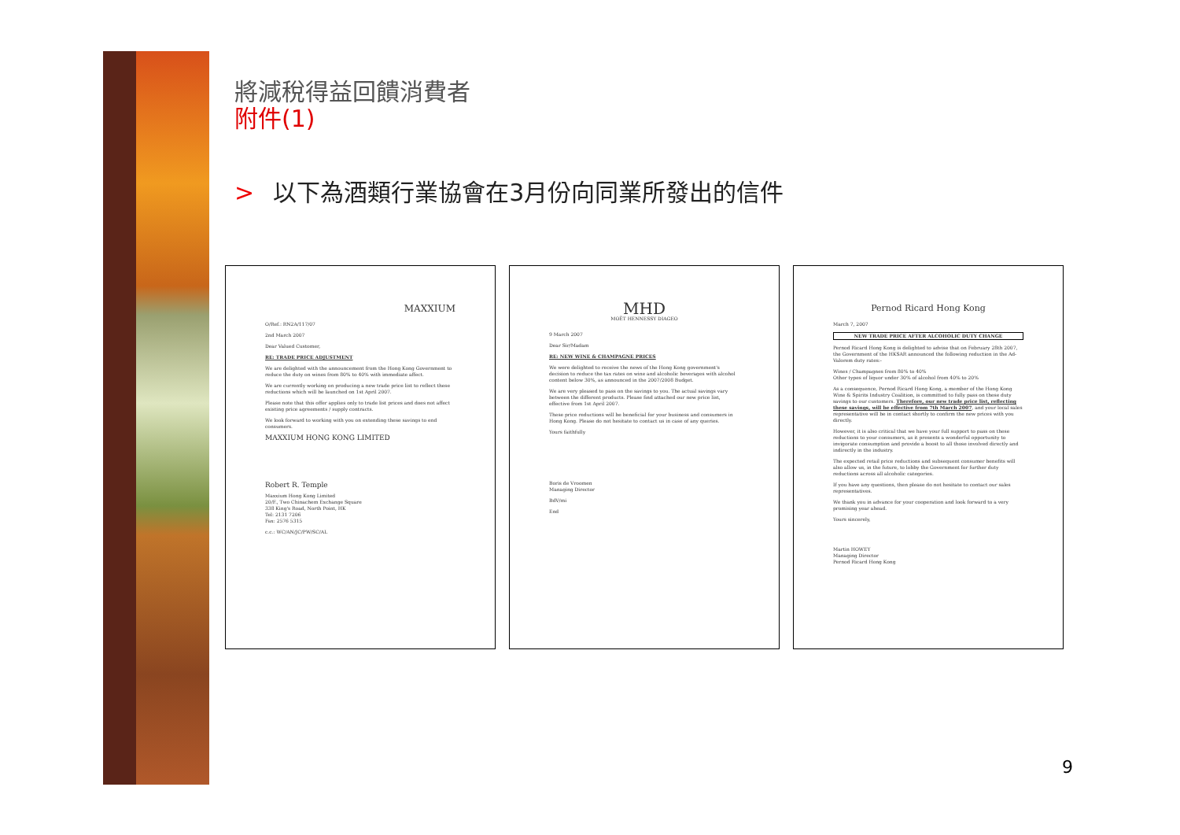將減稅得益回饋消費者
附件(1)
> 以下為酒類行業協會在3月份向同業所發出的信件
MAXXIUM
O/Ref.: RN2A/117/07
2nd March 2007
Dear Valued Customer,
RE: TRADE PRICE ADJUSTMENT
We are delighted with the announcement from the Hong Kong Government to reduce the duty on wines from 80% to 40% with immediate affect.
We are currently working on producing a new trade price list to reflect these reductions which will be launched on 1st April 2007.
Please note that this offer applies only to trade list prices and does not affect existing price agreements / supply contracts.
We look forward to working with you on extending these savings to end consumers.
MAXXIUM HONG KONG LIMITED
Robert R. Temple
Maxxium Hong Kong Limited
20/F., Two Chinachem Exchange Square
338 King's Road, North Point, HK
Tel: 2131 7206
Fax: 2576 5315
c.c.: WC/AN/JC/PW/SC/AL
MHD
MOËT HENNESSY DIAGEO
9 March 2007
Dear Sir/Madam
RE: NEW WINE & CHAMPAGNE PRICES
We were delighted to receive the news of the Hong Kong government's decision to reduce the tax rates on wine and alcoholic beverages with alcohol content below 30%, as announced in the 2007/2008 Budget.
We are very pleased to pass on the savings to you. The actual savings vary between the different products. Please find attached our new price list, effective from 1st April 2007.
These price reductions will be beneficial for your business and consumers in Hong Kong. Please do not hesitate to contact us in case of any queries.
Yours faithfully
Boris de Vroomen
Managing Director
BdV/mi
End
Pernod Ricard Hong Kong
March 7, 2007
NEW TRADE PRICE AFTER ALCOHOLIC DUTY CHANGE
Pernod Ricard Hong Kong is delighted to advise that on February 28th 2007, the Government of the HKSAR announced the following reduction in the Ad-Valorem duty rates:-
Wines / Champagnes from 80% to 40%
Other types of liquor under 30% of alcohol from 40% to 20%
As a consequence, Pernod Ricard Hong Kong, a member of the Hong Kong Wine & Spirits Industry Coalition, is committed to fully pass on these duty savings to our customers. Therefore, our new trade price list, reflecting these savings, will be effective from 7th March 2007, and your local sales representative will be in contact shortly to confirm the new prices with you directly.
However, it is also critical that we have your full support to pass on these reductions to your consumers, as it presents a wonderful opportunity to invigorate consumption and provide a boost to all those involved directly and indirectly in the industry.
The expected retail price reductions and subsequent consumer benefits will also allow us, in the future, to lobby the Government for further duty reductions across all alcoholic categories.
If you have any questions, then please do not hesitate to contact our sales representatives.
We thank you in advance for your cooperation and look forward to a very promising year ahead.
Yours sincerely,
Martin HOWEY
Managing Director
Pernod Ricard Hong Kong
9